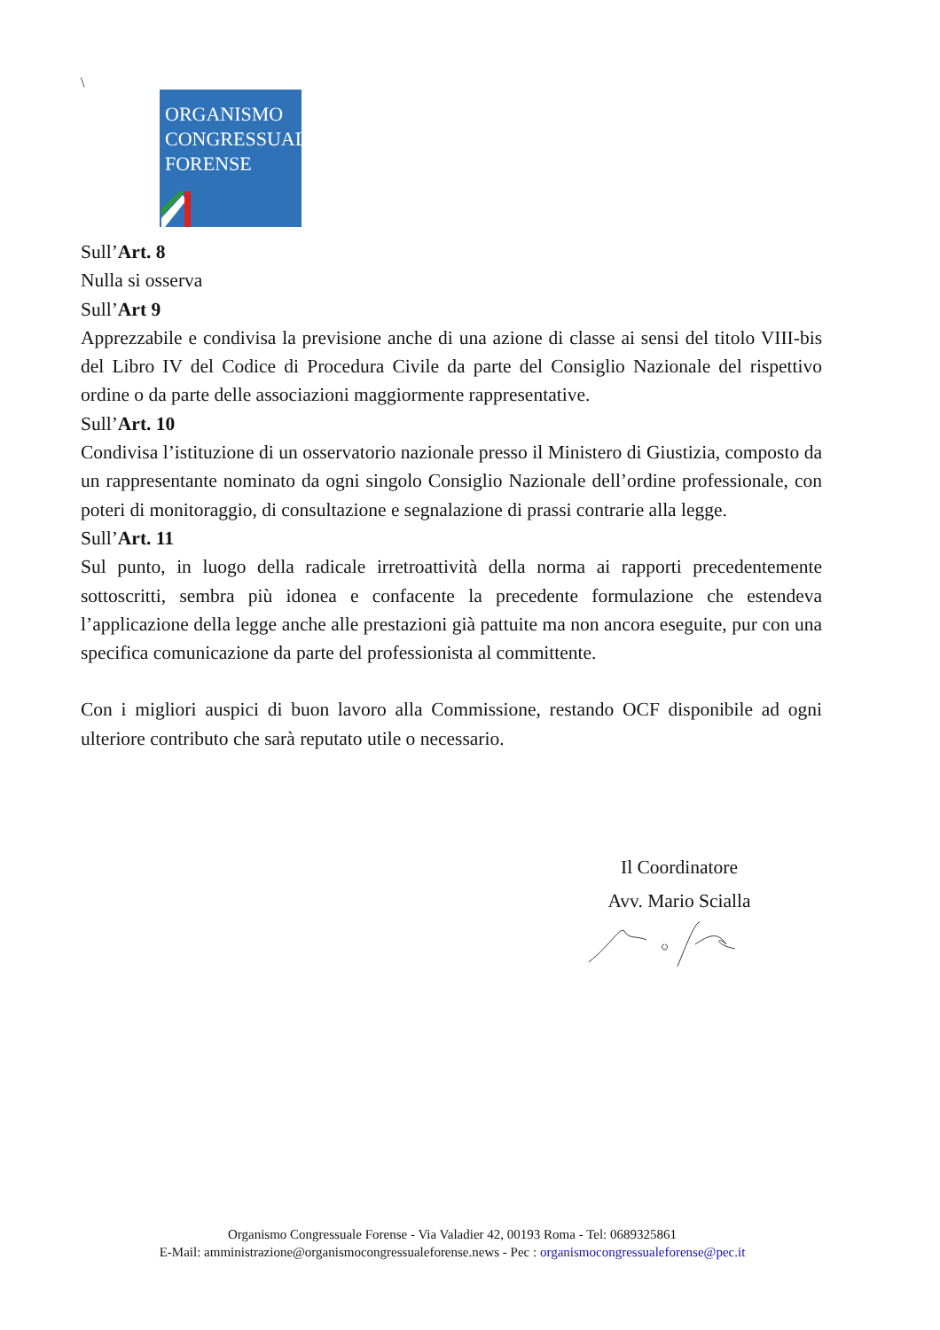\
ORGANISMO
CONGRESSUALE
FORENSE
Sull’Art. 8
Nulla si osserva
Sull’Art 9
Apprezzabile e condivisa la previsione anche di una azione di classe ai sensi del titolo VIII-bis del Libro IV del Codice di Procedura Civile da parte del Consiglio Nazionale del rispettivo ordine o da parte delle associazioni maggiormente rappresentative.
Sull’Art. 10
Condivisa l’istituzione di un osservatorio nazionale presso il Ministero di Giustizia, composto da un rappresentante nominato da ogni singolo Consiglio Nazionale dell’ordine professionale, con poteri di monitoraggio, di consultazione e segnalazione di prassi contrarie alla legge.
Sull’Art. 11
Sul punto, in luogo della radicale irretroattività della norma ai rapporti precedentemente sottoscritti, sembra più idonea e confacente la precedente formulazione che estendeva l’applicazione della legge anche alle prestazioni già pattuite ma non ancora eseguite, pur con una specifica comunicazione da parte del professionista al committente.
Con i migliori auspici di buon lavoro alla Commissione, restando OCF disponibile ad ogni ulteriore contributo che sarà reputato utile o necessario.
Il Coordinatore
Avv. Mario Scialla
Organismo Congressuale Forense - Via Valadier 42, 00193 Roma - Tel: 0689325861
E-Mail: amministrazione@organismocongressualeforense.news - Pec : organismocongressualeforense@pec.it